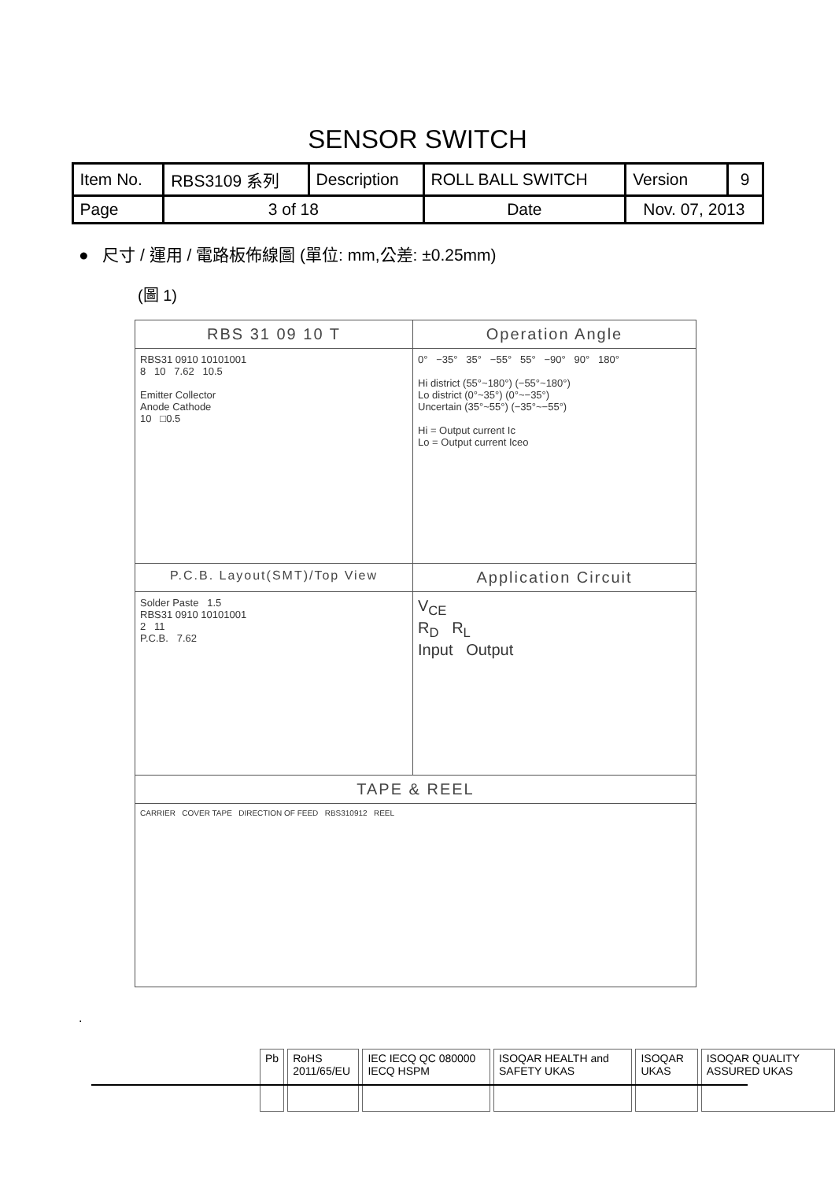SENSOR SWITCH
| Item No. | RBS3109 系列 | Description | ROLL BALL SWITCH | Version | 9 |
| Page | 3 of 18 | | Date | Nov. 07, 2013 | |
● 尺寸 / 運用 / 電路板佈線圖 (單位: mm,公差: ±0.25mm)
(圖 1)
| RBS 31 09 10 T | Operation Angle |
| RBS31 0910 10101001 8 10 7.62 10.5 Emitter Collector Anode Cathode 10 □0.5 | 0° −35° 35° −55° 55° −90° 90° 180° Hi district (55°~180°) (−55°~180°) Lo district (0°~35°) (0°~−35°) Uncertain (35°~55°) (−35°~−55°) Hi = Output current Ic Lo = Output current Iceo |
| P.C.B. Layout(SMT)/Top View | Application Circuit |
| Solder Paste 1.5 RBS31 0910 10101001 2 11 P.C.B. 7.62 | V<sub>CE</sub> R<sub>D</sub> R<sub>L</sub> Input Output |
| TAPE & REEL | |
| CARRIER COVER TAPE DIRECTION OF FEED RBS310912 REEL | |
.
Pb RoHS 2011/65/EU IEC IECQ QC 080000 IECQ HSPM ISOQAR HEALTH and SAFETY UKAS ISOQAR UKAS ISOQAR QUALITY ASSURED UKAS